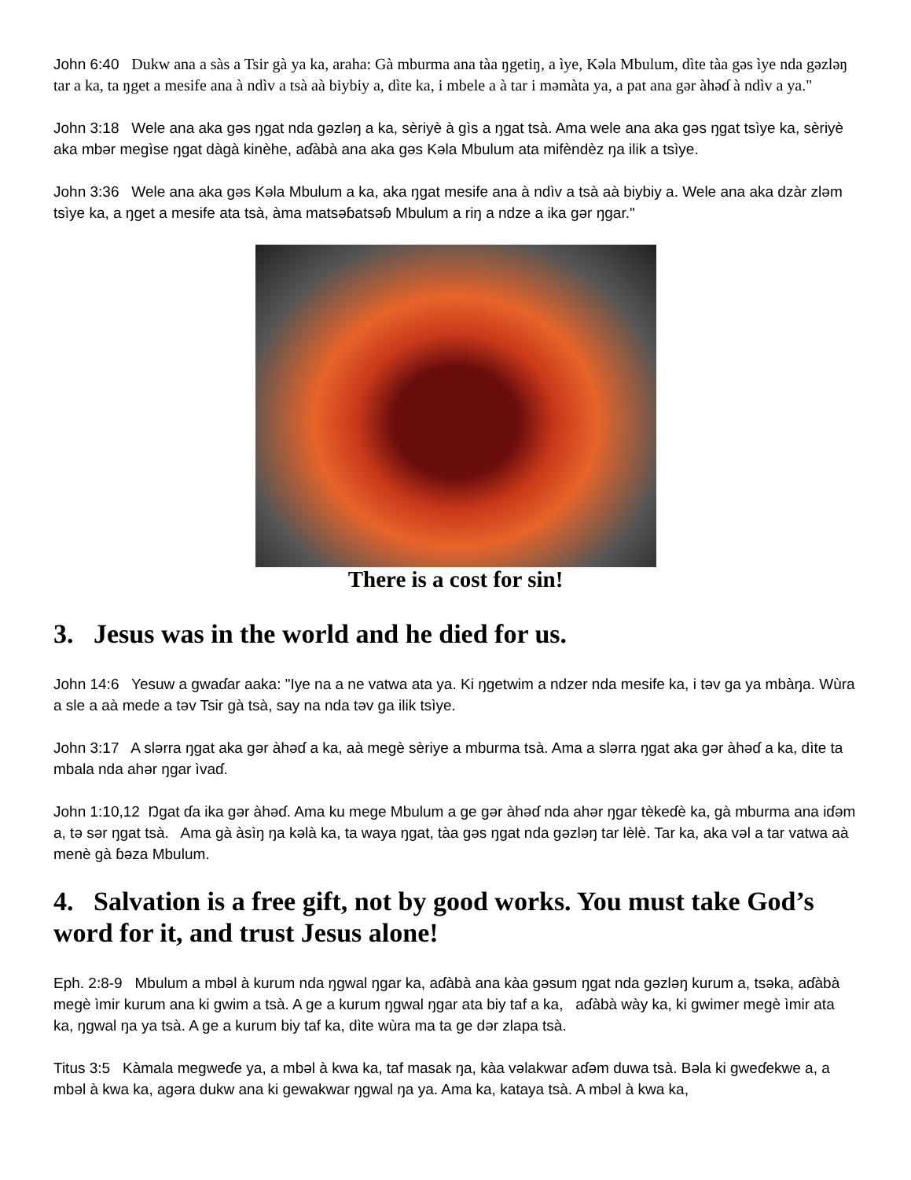John 6:40 Dukw ana a sàs a Tsir gà ya ka, araha: Gà mburma ana tàa ŋgetiŋ, a ìye, Kəla Mbulum, dìte tàa gəs ìye nda gəzləŋ tar a ka, ta ŋget a mesife ana à ndìv a tsà aà biybiy a, dìte ka, i mbele a à tar i məmàta ya, a pat ana gər àhəɗ à ndìv a ya."
John 3:18 Wele ana aka gəs ŋgat nda gəzləŋ a ka, sèriyè à gìs a ŋgat tsà. Ama wele ana aka gəs ŋgat tsìye ka, sèriyè aka mbər megìse ŋgat dàgà kinèhe, aɗàbà ana aka gəs Kəla Mbulum ata mifèndèz ŋa ilik a tsìye.
John 3:36 Wele ana aka gəs Kəla Mbulum a ka, aka ŋgat mesife ana à ndìv a tsà aà biybiy a. Wele ana aka dzàr zləm tsìye ka, a ŋget a mesife ata tsà, àma matsəɓatsəɓ Mbulum a riŋ a ndze a ika gər ŋgar."
There is a cost for sin!
3. Jesus was in the world and he died for us.
John 14:6 Yesuw a gwaɗar aaka: "Iye na a ne vatwa ata ya. Ki ŋgetwim a ndzer nda mesife ka, i təv ga ya mbàŋa. Wùra a sle a aà mede a təv Tsir gà tsà, say na nda təv ga ilik tsìye.
John 3:17 A slərra ŋgat aka gər àhəɗ a ka, aà megè sèriye a mburma tsà. Ama a slərra ŋgat aka gər àhəɗ a ka, dìte ta mbala nda ahər ŋgar ìvaɗ.
John 1:10,12 Ŋgat ɗa ika gər àhəɗ. Ama ku mege Mbulum a ge gər àhəɗ nda ahər ŋgar tèkeɗè ka, gà mburma ana iɗəm a, tə sər ŋgat tsà. Ama gà àsìŋ ŋa kəlà ka, ta waya ŋgat, tàa gəs ŋgat nda gəzləŋ tar lèlè. Tar ka, aka vəl a tar vatwa aà menè gà ɓəza Mbulum.
4. Salvation is a free gift, not by good works. You must take God’s word for it, and trust Jesus alone!
Eph. 2:8-9 Mbulum a mbəl à kurum nda ŋgwal ŋgar ka, aɗàbà ana kàa gəsum ŋgat nda gəzləŋ kurum a, tsəka, aɗàbà megè ìmir kurum ana ki gwim a tsà. A ge a kurum ŋgwal ŋgar ata biy taf a ka, aɗàbà wày ka, ki gwimer megè ìmir ata ka, ŋgwal ŋa ya tsà. A ge a kurum biy taf ka, dìte wùra ma ta ge dər zlapa tsà.
Titus 3:5 Kàmala megweɗe ya, a mbəl à kwa ka, taf masak ŋa, kàa vəlakwar aɗəm duwa tsà. Bəla ki gweɗekwe a, a mbəl à kwa ka, agəra dukw ana ki gewakwar ŋgwal ŋa ya. Ama ka, kataya tsà. A mbəl à kwa ka,